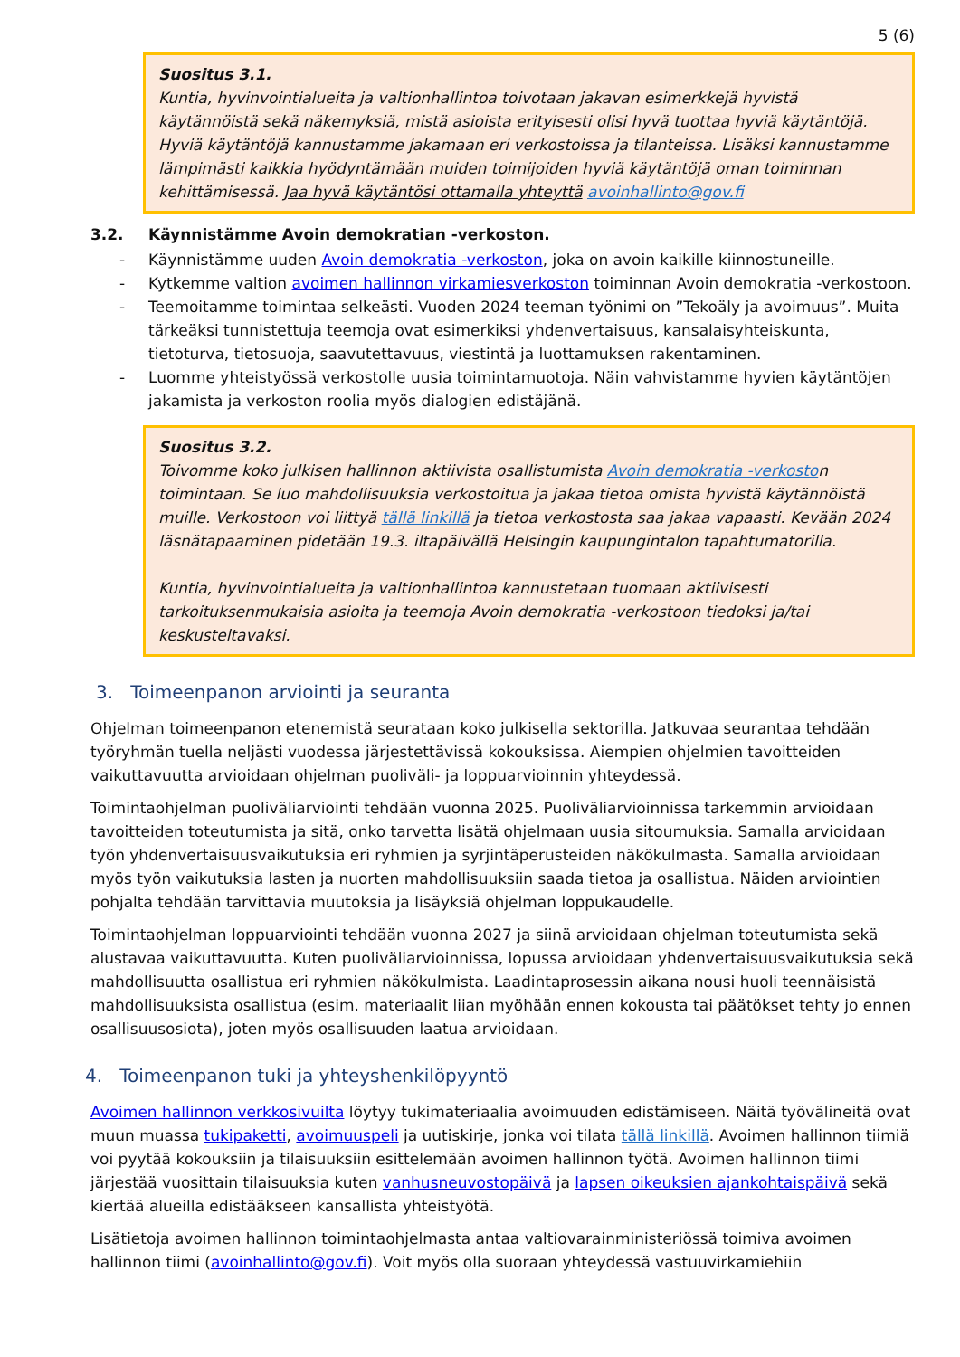5 (6)
Suositus 3.1.
Kuntia, hyvinvointialueita ja valtionhallintoa toivotaan jakavan esimerkkejä hyvistä käytännöistä sekä näkemyksiä, mistä asioista erityisesti olisi hyvä tuottaa hyviä käytäntöjä. Hyviä käytäntöjä kannustamme jakamaan eri verkostoissa ja tilanteissa. Lisäksi kannustamme lämpimästi kaikkia hyödyntämään muiden toimijoiden hyviä käytäntöjä oman toiminnan kehittämisessä. Jaa hyvä käytäntösi ottamalla yhteyttä avoinhallinto@gov.fi
3.2. Käynnistämme Avoin demokratian -verkoston.
- Käynnistämme uuden Avoin demokratia -verkoston, joka on avoin kaikille kiinnostuneille.
- Kytkemme valtion avoimen hallinnon virkamiesverkoston toiminnan Avoin demokratia -verkostoon.
- Teemoitamme toimintaa selkeästi. Vuoden 2024 teeman työnimi on ”Tekoäly ja avoimuus”. Muita tärkeäksi tunnistettuja teemoja ovat esimerkiksi yhdenvertaisuus, kansalaisyhteiskunta, tietoturva, tietosuoja, saavutettavuus, viestintä ja luottamuksen rakentaminen.
- Luomme yhteistyössä verkostolle uusia toimintamuotoja. Näin vahvistamme hyvien käytäntöjen jakamista ja verkoston roolia myös dialogien edistäjänä.
Suositus 3.2.
Toivomme koko julkisen hallinnon aktiivista osallistumista Avoin demokratia -verkoston toimintaan. Se luo mahdollisuuksia verkostoitua ja jakaa tietoa omista hyvistä käytännöistä muille. Verkostoon voi liittyä tällä linkillä ja tietoa verkostosta saa jakaa vapaasti. Kevään 2024 läsnätapaaminen pidetään 19.3. iltapäivällä Helsingin kaupungintalon tapahtumatorilla.
Kuntia, hyvinvointialueita ja valtionhallintoa kannustetaan tuomaan aktiivisesti tarkoituksenmukaisia asioita ja teemoja Avoin demokratia -verkostoon tiedoksi ja/tai keskusteltavaksi.
3. Toimeenpanon arviointi ja seuranta
Ohjelman toimeenpanon etenemistä seurataan koko julkisella sektorilla. Jatkuvaa seurantaa tehdään työryhmän tuella neljästi vuodessa järjestettävissä kokouksissa. Aiempien ohjelmien tavoitteiden vaikuttavuutta arvioidaan ohjelman puoliväli- ja loppuarvioinnin yhteydessä.
Toimintaohjelman puoliväliarviointi tehdään vuonna 2025. Puoliväliarvioinnissa tarkemmin arvioidaan tavoitteiden toteutumista ja sitä, onko tarvetta lisätä ohjelmaan uusia sitoumuksia. Samalla arvioidaan työn yhdenvertaisuusvaikutuksia eri ryhmien ja syrjintäperusteiden näkökulmasta. Samalla arvioidaan myös työn vaikutuksia lasten ja nuorten mahdollisuuksiin saada tietoa ja osallistua. Näiden arviointien pohjalta tehdään tarvittavia muutoksia ja lisäyksiä ohjelman loppukaudelle.
Toimintaohjelman loppuarviointi tehdään vuonna 2027 ja siinä arvioidaan ohjelman toteutumista sekä alustavaa vaikuttavuutta. Kuten puoliväliarvioinnissa, lopussa arvioidaan yhdenvertaisuusvaikutuksia sekä mahdollisuutta osallistua eri ryhmien näkökulmista. Laadintaprosessin aikana nousi huoli teennäisistä mahdollisuuksista osallistua (esim. materiaalit liian myöhään ennen kokousta tai päätökset tehty jo ennen osallisuusosiota), joten myös osallisuuden laatua arvioidaan.
4. Toimeenpanon tuki ja yhteyshenkilöpyyntö
Avoimen hallinnon verkkosivuilta löytyy tukimateriaalia avoimuuden edistämiseen. Näitä työvälineitä ovat muun muassa tukipaketti, avoimuuspeli ja uutiskirje, jonka voi tilata tällä linkillä. Avoimen hallinnon tiimiä voi pyytää kokouksiin ja tilaisuuksiin esittelemään avoimen hallinnon työtä. Avoimen hallinnon tiimi järjestää vuosittain tilaisuuksia kuten vanhusneuvostopäivä ja lapsen oikeuksien ajankohtaispäivä sekä kiertää alueilla edistääkseen kansallista yhteistyötä.
Lisätietoja avoimen hallinnon toimintaohjelmasta antaa valtiovarainministeriössä toimiva avoimen hallinnon tiimi (avoinhallinto@gov.fi). Voit myös olla suoraan yhteydessä vastuuvirkamiehiin